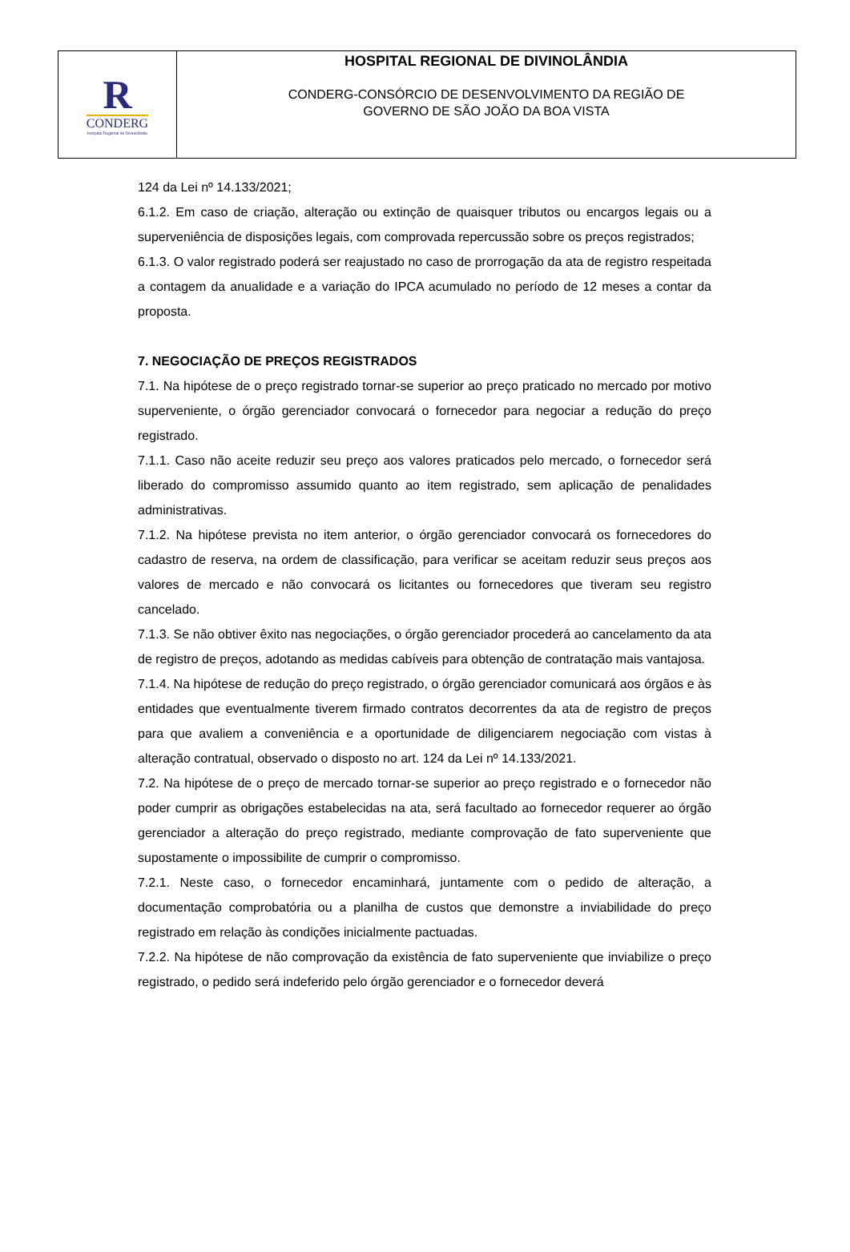R
CONDERG
Hospital Regional de Divinolândia
HOSPITAL REGIONAL DE DIVINOLÂNDIA
CONDERG-CONSÓRCIO DE DESENVOLVIMENTO DA REGIÃO DE
GOVERNO DE SÃO JOÃO DA BOA VISTA
124 da Lei nº 14.133/2021;
6.1.2. Em caso de criação, alteração ou extinção de quaisquer tributos ou encargos legais ou a superveniência de disposições legais, com comprovada repercussão sobre os preços registrados;
6.1.3. O valor registrado poderá ser reajustado no caso de prorrogação da ata de registro respeitada a contagem da anualidade e a variação do IPCA acumulado no período de 12 meses a contar da proposta.
7. NEGOCIAÇÃO DE PREÇOS REGISTRADOS
7.1. Na hipótese de o preço registrado tornar-se superior ao preço praticado no mercado por motivo superveniente, o órgão gerenciador convocará o fornecedor para negociar a redução do preço registrado.
7.1.1. Caso não aceite reduzir seu preço aos valores praticados pelo mercado, o fornecedor será liberado do compromisso assumido quanto ao item registrado, sem aplicação de penalidades administrativas.
7.1.2. Na hipótese prevista no item anterior, o órgão gerenciador convocará os fornecedores do cadastro de reserva, na ordem de classificação, para verificar se aceitam reduzir seus preços aos valores de mercado e não convocará os licitantes ou fornecedores que tiveram seu registro cancelado.
7.1.3. Se não obtiver êxito nas negociações, o órgão gerenciador procederá ao cancelamento da ata de registro de preços, adotando as medidas cabíveis para obtenção de contratação mais vantajosa.
7.1.4. Na hipótese de redução do preço registrado, o órgão gerenciador comunicará aos órgãos e às entidades que eventualmente tiverem firmado contratos decorrentes da ata de registro de preços para que avaliem a conveniência e a oportunidade de diligenciarem negociação com vistas à alteração contratual, observado o disposto no art. 124 da Lei nº 14.133/2021.
7.2. Na hipótese de o preço de mercado tornar-se superior ao preço registrado e o fornecedor não poder cumprir as obrigações estabelecidas na ata, será facultado ao fornecedor requerer ao órgão gerenciador a alteração do preço registrado, mediante comprovação de fato superveniente que supostamente o impossibilite de cumprir o compromisso.
7.2.1. Neste caso, o fornecedor encaminhará, juntamente com o pedido de alteração, a documentação comprobatória ou a planilha de custos que demonstre a inviabilidade do preço registrado em relação às condições inicialmente pactuadas.
7.2.2. Na hipótese de não comprovação da existência de fato superveniente que inviabilize o preço registrado, o pedido será indeferido pelo órgão gerenciador e o fornecedor deverá